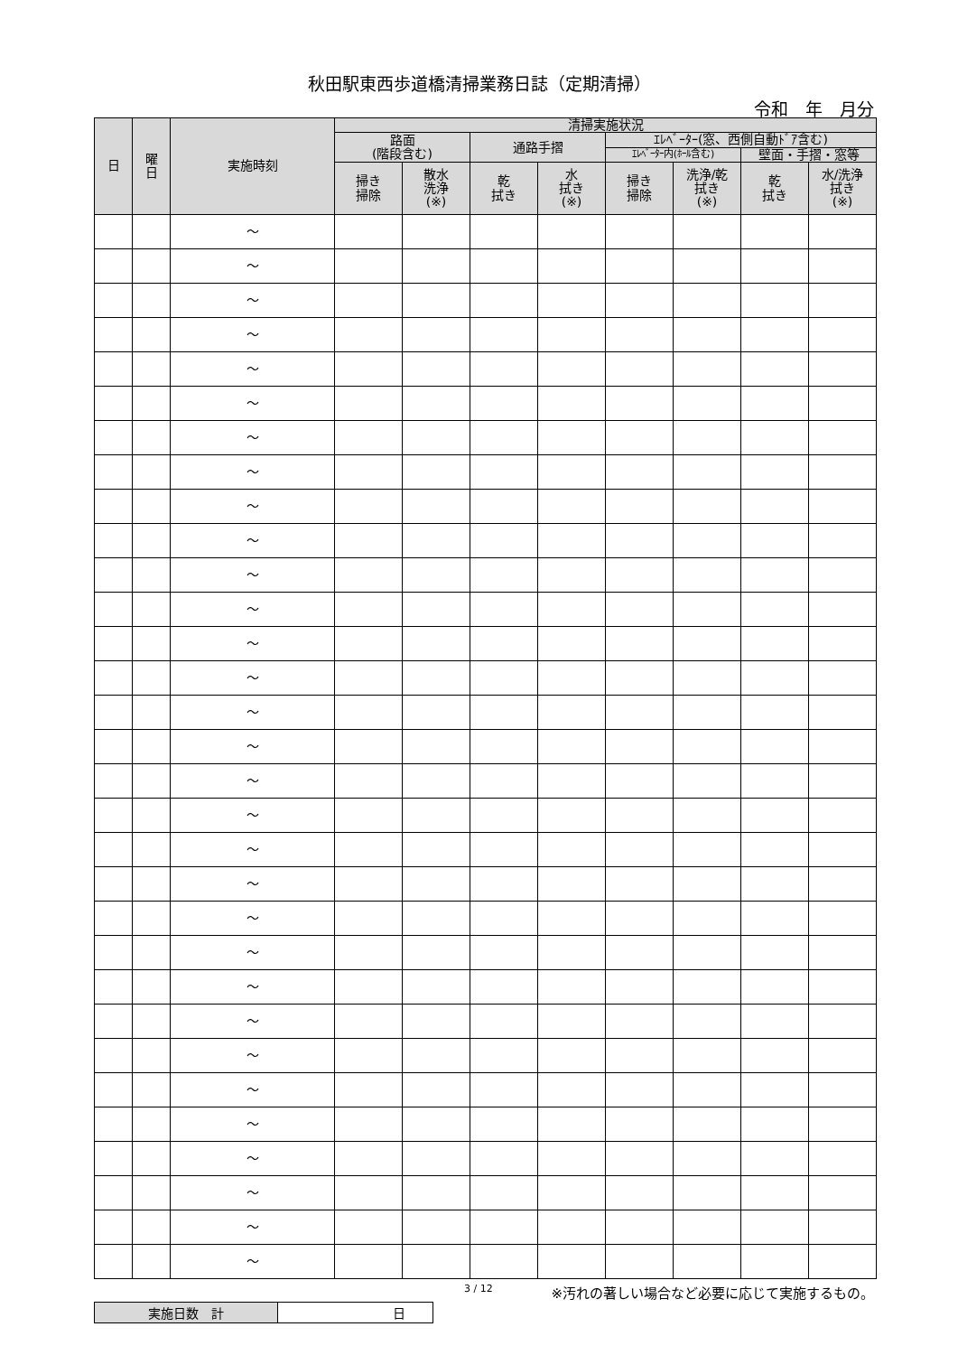秋田駅東西歩道橋清掃業務日誌（定期清掃）
令和　年　月分
| 日 | 曜 日 | 実施時刻 | 清掃実施状況 | | | | | | | |
| --- | --- | --- | --- | --- | --- | --- | --- | --- | --- | --- |
| | | | 路面 (階段含む) | | 通路手摺 | | ｴﾚﾍﾞｰﾀｰ(窓、西側自動ﾄﾞｱ含む) | | | |
| | | | | | | | ｴﾚﾍﾞｰﾀｰ内(ﾎｰﾙ含む) | | 壁面・手摺・窓等 | |
| | | | 掃き 掃除 | 散水 洗浄 (※) | 乾 拭き | 水 拭き (※) | 掃き 掃除 | 洗浄/乾 拭き (※) | 乾 拭き | 水/洗浄 拭き (※) |
| | | ～ | | | | | | | | |
| | | ～ | | | | | | | | |
| | | ～ | | | | | | | | |
| | | ～ | | | | | | | | |
| | | ～ | | | | | | | | |
| | | ～ | | | | | | | | |
| | | ～ | | | | | | | | |
| | | ～ | | | | | | | | |
| | | ～ | | | | | | | | |
| | | ～ | | | | | | | | |
| | | ～ | | | | | | | | |
| | | ～ | | | | | | | | |
| | | ～ | | | | | | | | |
| | | ～ | | | | | | | | |
| | | ～ | | | | | | | | |
| | | ～ | | | | | | | | |
| | | ～ | | | | | | | | |
| | | ～ | | | | | | | | |
| | | ～ | | | | | | | | |
| | | ～ | | | | | | | | |
| | | ～ | | | | | | | | |
| | | ～ | | | | | | | | |
| | | ～ | | | | | | | | |
| | | ～ | | | | | | | | |
| | | ～ | | | | | | | | |
| | | ～ | | | | | | | | |
| | | ～ | | | | | | | | |
| | | ～ | | | | | | | | |
| | | ～ | | | | | | | | |
| | | ～ | | | | | | | | |
| | | ～ | | | | | | | | |
3 / 12 ※汚れの著しい場合など必要に応じて実施するもの。
| 実施日数 計 | 日 |